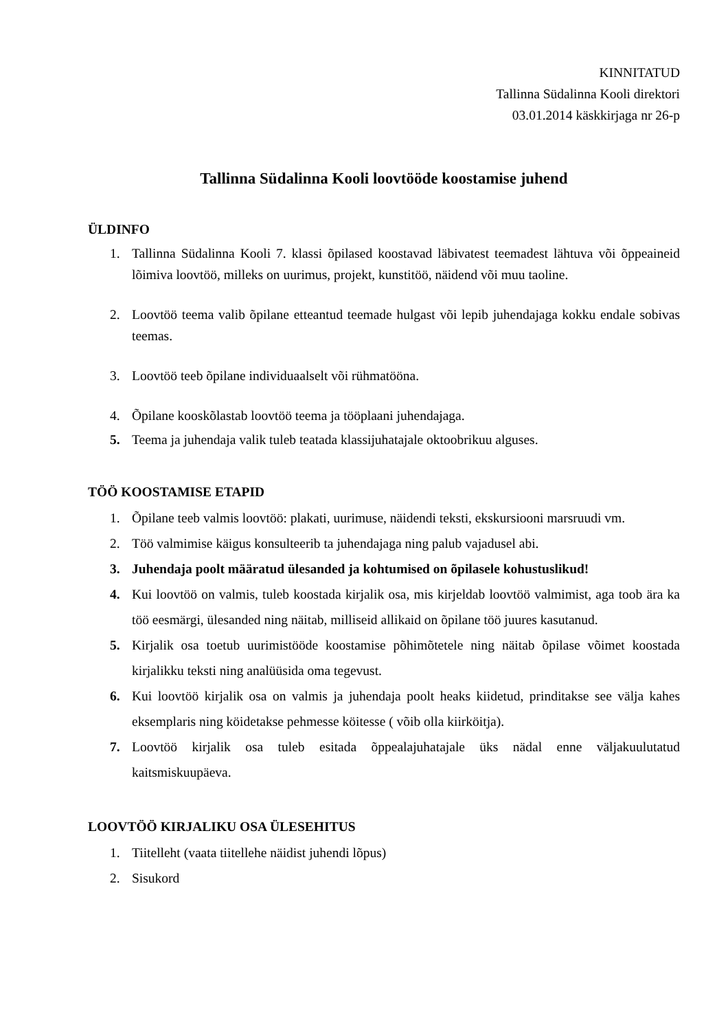KINNITATUD
Tallinna Südalinna Kooli direktori
03.01.2014 käskkirjaga nr 26-p
Tallinna Südalinna Kooli loovtööde koostamise juhend
ÜLDINFO
1. Tallinna Südalinna Kooli 7. klassi õpilased koostavad läbivatest teemadest lähtuva või õppeaineid lõimiva loovtöö, milleks on uurimus, projekt, kunstitöö, näidend või muu taoline.
2. Loovtöö teema valib õpilane etteantud teemade hulgast või lepib juhendajaga kokku endale sobivas teemas.
3. Loovtöö teeb õpilane individuaalselt või rühmatööna.
4. Õpilane kooskõlastab loovtöö teema ja tööplaani juhendajaga.
5. Teema ja juhendaja valik tuleb teatada klassijuhatajale oktoobrikuu alguses.
TÖÖ KOOSTAMISE ETAPID
1. Õpilane teeb valmis loovtöö: plakati, uurimuse, näidendi teksti, ekskursiooni marsruudi vm.
2. Töö valmimise käigus konsulteerib ta juhendajaga ning palub vajadusel abi.
3. Juhendaja poolt määratud ülesanded ja kohtumised on õpilasele kohustuslikud!
4. Kui loovtöö on valmis, tuleb koostada kirjalik osa, mis kirjeldab loovtöö valmimist, aga toob ära ka töö eesmärgi, ülesanded ning näitab, milliseid allikaid on õpilane töö juures kasutanud.
5. Kirjalik osa toetub uurimistööde koostamise põhimõtetele ning näitab õpilase võimet koostada kirjalikku teksti ning analüüsida oma tegevust.
6. Kui loovtöö kirjalik osa on valmis ja juhendaja poolt heaks kiidetud, prinditakse see välja kahes eksemplaris ning köidetakse pehmesse köitesse ( võib olla kiirköitja).
7. Loovtöö kirjalik osa tuleb esitada õppealajuhatajale üks nädal enne väljakuulutatud kaitsmiskuupäeva.
LOOVTÖÖ KIRJALIKU OSA ÜLESEHITUS
1. Tiitelleht (vaata tiitellehe näidist juhendi lõpus)
2. Sisukord